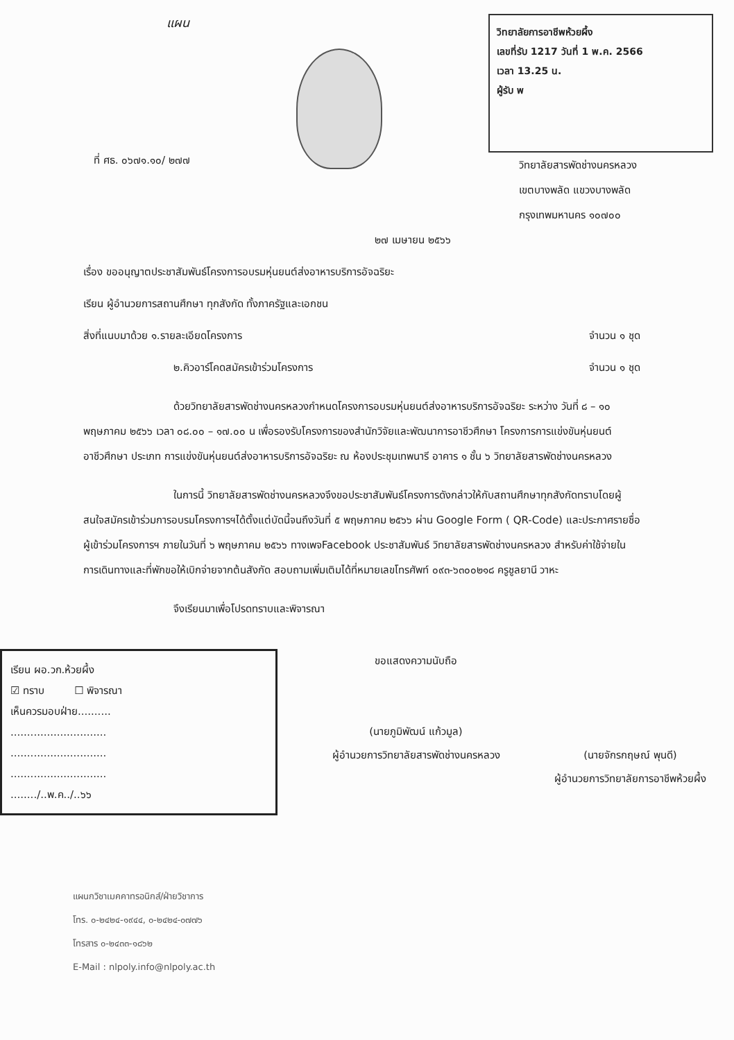แผน
วิทยาลัยการอาชีพห้วยผึ้ง
เลขที่รับ 1217 วันที่ 1 พ.ค. 2566
เวลา 13.25 น.
ผู้รับ พ
ที่ ศธ. ๐๖๗๑.๑๐/ ๒๗๗
วิทยาลัยสารพัดช่างนครหลวง
เขตบางพลัด แขวงบางพลัด
กรุงเทพมหานคร ๑๐๗๐๐
๒๗ เมษายน ๒๕๖๖
เรื่อง ขออนุญาตประชาสัมพันธ์โครงการอบรมหุ่นยนต์ส่งอาหารบริการอัจฉริยะ
เรียน ผู้อำนวยการสถานศึกษา ทุกสังกัด ทั้งภาครัฐและเอกชน
สิ่งที่แนบมาด้วย ๑.รายละเอียดโครงการ จำนวน ๑ ชุด
๒.คิวอาร์โคดสมัครเข้าร่วมโครงการ จำนวน ๑ ชุด
ด้วยวิทยาลัยสารพัดช่างนครหลวงกำหนดโครงการอบรมหุ่นยนต์ส่งอาหารบริการอัจฉริยะ ระหว่าง วันที่ ๘ – ๑๐ พฤษภาคม ๒๕๖๖ เวลา ๐๘.๐๐ – ๑๗.๐๐ น เพื่อรองรับโครงการของสำนักวิจัยและพัฒนาการอาชีวศึกษา โครงการการแข่งขันหุ่นยนต์อาชีวศึกษา ประเภท การแข่งขันหุ่นยนต์ส่งอาหารบริการอัจฉริยะ ณ ห้องประชุมเทพนารี อาคาร ๑ ชั้น ๖ วิทยาลัยสารพัดช่างนครหลวง
ในการนี้ วิทยาลัยสารพัดช่างนครหลวงจึงขอประชาสัมพันธ์โครงการดังกล่าวให้กับสถานศึกษาทุกสังกัดทราบโดยผู้สนใจสมัครเข้าร่วมการอบรมโครงการฯได้ตั้งแต่บัดนี้จนถึงวันที่ ๕ พฤษภาคม ๒๕๖๖ ผ่าน Google Form ( QR-Code) และประกาศรายชื่อผู้เข้าร่วมโครงการฯ ภายในวันที่ ๖ พฤษภาคม ๒๕๖๖ ทางเพจFacebook ประชาสัมพันธ์ วิทยาลัยสารพัดช่างนครหลวง สำหรับค่าใช้จ่ายในการเดินทางและที่พักขอให้เบิกจ่ายจากต้นสังกัด สอบถามเพิ่มเติมได้ที่หมายเลขโทรศัพท์ ๐๙๓-๖๓๐๐๒๑๘ ครูชูลยานี วาหะ
จึงเรียนมาเพื่อโปรดทราบและพิจารณา
เรียน ผอ.วก.ห้วยผึ้ง
☑ ทราบ ☐ พิจารณา
เห็นควรมอบฝ่าย..........
.............................
.............................
.............................
......../..พ.ค../..๖๖
ขอแสดงความนับถือ
(นายภูมิพัฒน์ แก้วมูล)
ผู้อำนวยการวิทยาลัยสารพัดช่างนครหลวง
(นายจักรกฤษณ์ พุนดี)
ผู้อำนวยการวิทยาลัยการอาชีพห้วยผึ้ง
แผนกวิชาเมคคาทรอนิกส์/ฝ่ายวิชาการ
โทร. ๐-๒๔๒๔-๑๙๔๔, ๐-๒๔๒๔-๐๗๗๖
โทรสาร ๐-๒๔๓๓-๑๘๖๒
E-Mail : nlpoly.info@nlpoly.ac.th